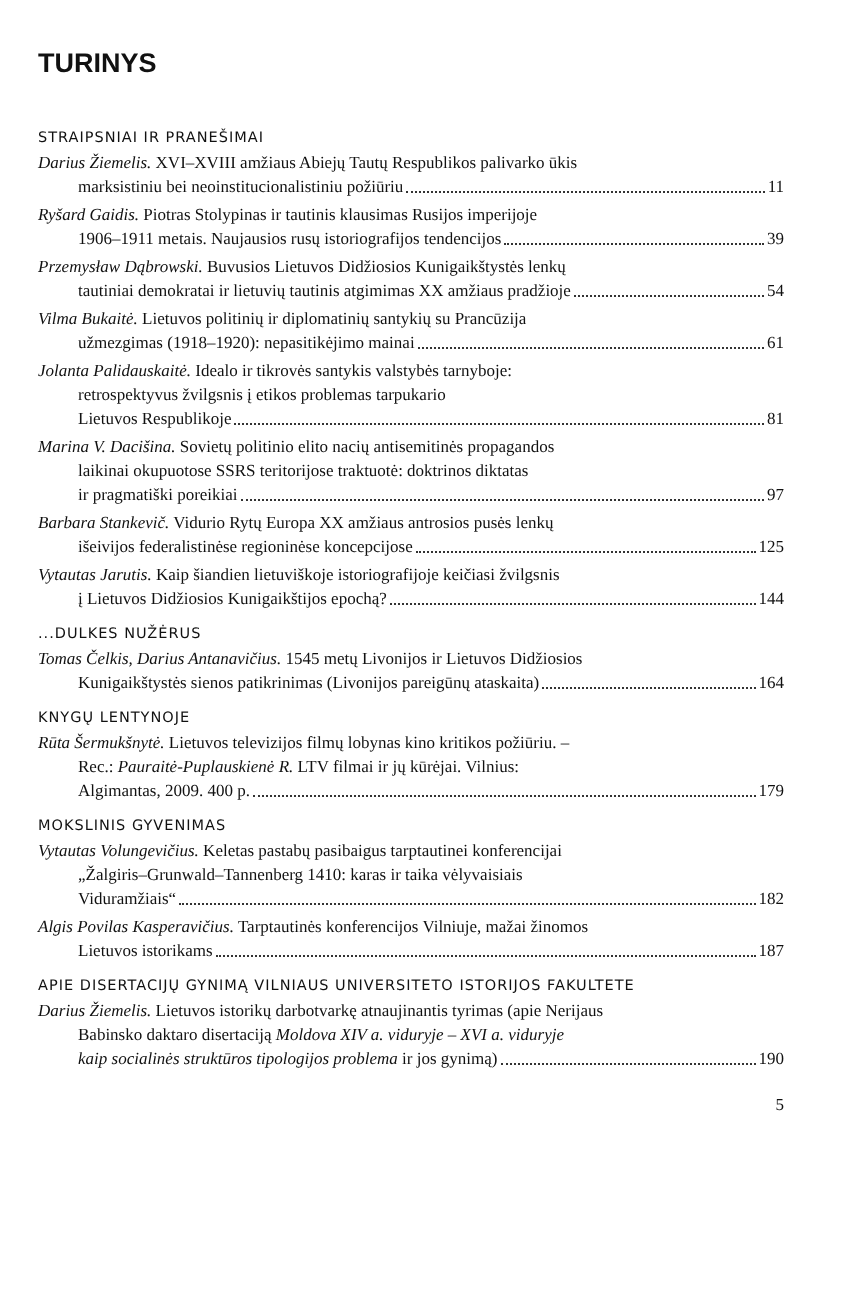TURINYS
STRAIPSNIAI IR PRANEŠIMAI
Darius Žiemelis. XVI–XVIII amžiaus Abiejų Tautų Respublikos palivarko ūkis
marksistiniu bei neoinstitucionalistiniu požiūriu 11
Ryšard Gaidis. Piotras Stolypinas ir tautinis klausimas Rusijos imperijoje
1906–1911 metais. Naujausios rusų istoriografijos tendencijos 39
Przemysław Dąbrowski. Buvusios Lietuvos Didžiosios Kunigaikštystės lenkų
tautiniai demokratai ir lietuvių tautinis atgimimas XX amžiaus pradžioje 54
Vilma Bukaitė. Lietuvos politinių ir diplomatinių santykių su Prancūzija
užmezgimas (1918–1920): nepasitikėjimo mainai 61
Jolanta Palidauskaitė. Idealo ir tikrovės santykis valstybės tarnyboje:
retrospektyvus žvilgsnis į etikos problemas tarpukario
Lietuvos Respublikoje 81
Marina V. Dacišina. Sovietų politinio elito nacių antisemitinės propagandos
laikinai okupuotose SSRS teritorijose traktuotė: doktrinos diktatas
ir pragmatiški poreikiai 97
Barbara Stankevič. Vidurio Rytų Europa XX amžiaus antrosios pusės lenkų
išeivijos federalistinėse regioninėse koncepcijose 125
Vytautas Jarutis. Kaip šiandien lietuviškoje istoriografijoje keičiasi žvilgsnis
į Lietuvos Didžiosios Kunigaikštijos epochą? 144
...DULKES NUŽĖRUS
Tomas Čelkis, Darius Antanavičius. 1545 metų Livonijos ir Lietuvos Didžiosios
Kunigaikštystės sienos patikrinimas (Livonijos pareigūnų ataskaita) 164
KNYGŲ LENTYNOJE
Rūta Šermukšnytė. Lietuvos televizijos filmų lobynas kino kritikos požiūriu. –
Rec.: Pauraitė-Puplauskienė R. LTV filmai ir jų kūrėjai. Vilnius:
Algimantas, 2009. 400 p. 179
MOKSLINIS GYVENIMAS
Vytautas Volungevičius. Keletas pastabų pasibaigus tarptautinei konferencijai
„Žalgiris–Grunwald–Tannenberg 1410: karas ir taika vėlyvaisiais
Viduramžiais“ 182
Algis Povilas Kasperavičius. Tarptautinės konferencijos Vilniuje, mažai žinomos
Lietuvos istorikams 187
APIE DISERTACIJŲ GYNIMĄ VILNIAUS UNIVERSITETO ISTORIJOS FAKULTETE
Darius Žiemelis. Lietuvos istorikų darbotvarkę atnaujinantis tyrimas (apie Nerijaus
Babinsko daktaro disertaciją Moldova XIV a. viduryje – XVI a. viduryje
kaip socialinės struktūros tipologijos problema ir jos gynimą) 190
5